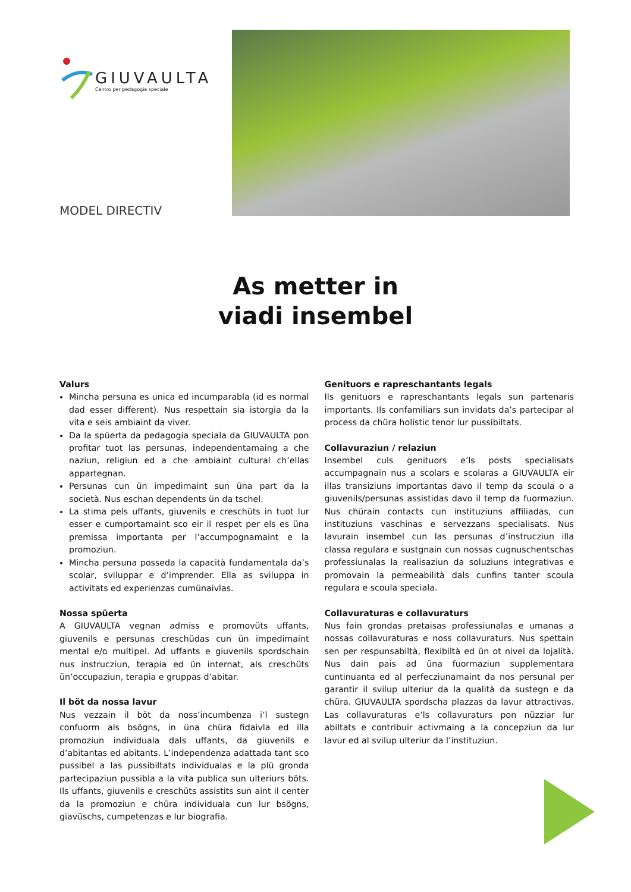GIUVAULTA
Centro per pedagogia speciale
MODEL DIRECTIV
As metter in
viadi insembel
Valurs
Mincha persuna es unica ed incumparabla (id es normal dad esser different). Nus respettain sia istorgia da la vita e seis ambiaint da viver.
Da la spüerta da pedagogia speciala da GIUVAULTA pon profitar tuot las persunas, independentamaing a che naziun, religiun ed a che ambiaint cultural ch’ellas appartegnan.
Persunas cun ün impedimaint sun üna part da la società. Nus eschan dependents ün da tschel.
La stima pels uffants, giuvenils e creschüts in tuot lur esser e cumportamaint sco eir il respet per els es üna premissa importanta per l’accumpognamaint e la promoziun.
Mincha persuna posseda la capacità fundamentala da’s scolar, sviluppar e d’imprender. Ella as sviluppa in activitats ed experienzas cumünaivlas.
Nossa spüerta
A GIUVAULTA vegnan admiss e promovüts uffants, giuvenils e persunas creschüdas cun ün impedimaint mental e/o multipel. Ad uffants e giuvenils spordschain nus instrucziun, terapia ed ün internat, als creschüts ün’occupaziun, terapia e gruppas d’abitar.
Il böt da nossa lavur
Nus vezzain il böt da noss’incumbenza i’l sustegn confuorm als bsögns, in üna chüra fidaivla ed illa promoziun individuala dals uffants, da giuvenils e d’abitantas ed abitants. L’independenza adattada tant sco pussibel a las pussibiltats individualas e la plü gronda partecipaziun pussibla a la vita publica sun ulteriurs böts. Ils uffants, giuvenils e creschüts assistits sun aint il center da la promoziun e chüra individuala cun lur bsögns, giavüschs, cumpetenzas e lur biografia.
Genituors e rapreschantants legals
Ils genituors e rapreschantants legals sun partenaris importants. Ils confamiliars sun invidats da’s partecipar al process da chüra holistic tenor lur pussibiltats.
Collavuraziun / relaziun
Insembel culs genituors e’ls posts specialisats accumpagnain nus a scolars e scolaras a GIUVAULTA eir illas transiziuns importantas davo il temp da scoula o a giuvenils/persunas assistidas davo il temp da fuormaziun. Nus chürain contacts cun instituziuns affiliadas, cun instituziuns vaschinas e servezzans specialisats. Nus lavurain insembel cun las persunas d’instrucziun illa classa regulara e sustgnain cun nossas cugnuschentschas professiunalas la realisaziun da soluziuns integrativas e promovain la permeabilità dals cunfins tanter scoula regulara e scoula speciala.
Collavuraturas e collavuraturs
Nus fain grondas pretaisas professiunalas e umanas a nossas collavuraturas e noss collavuraturs. Nus spettain sen per respunsabiltà, flexibiltà ed ün ot nivel da lojalità. Nus dain pais ad üna fuormaziun supplementara cuntinuanta ed al perfecziunamaint da nos persunal per garantir il svilup ulteriur da la qualità da sustegn e da chüra. GIUVAULTA spordscha plazzas da lavur attractivas. Las collavuraturas e’ls collavuraturs pon nüzziar lur abiltats e contribuir activmaing a la concepziun da lur lavur ed al svilup ulteriur da l’instituziun.